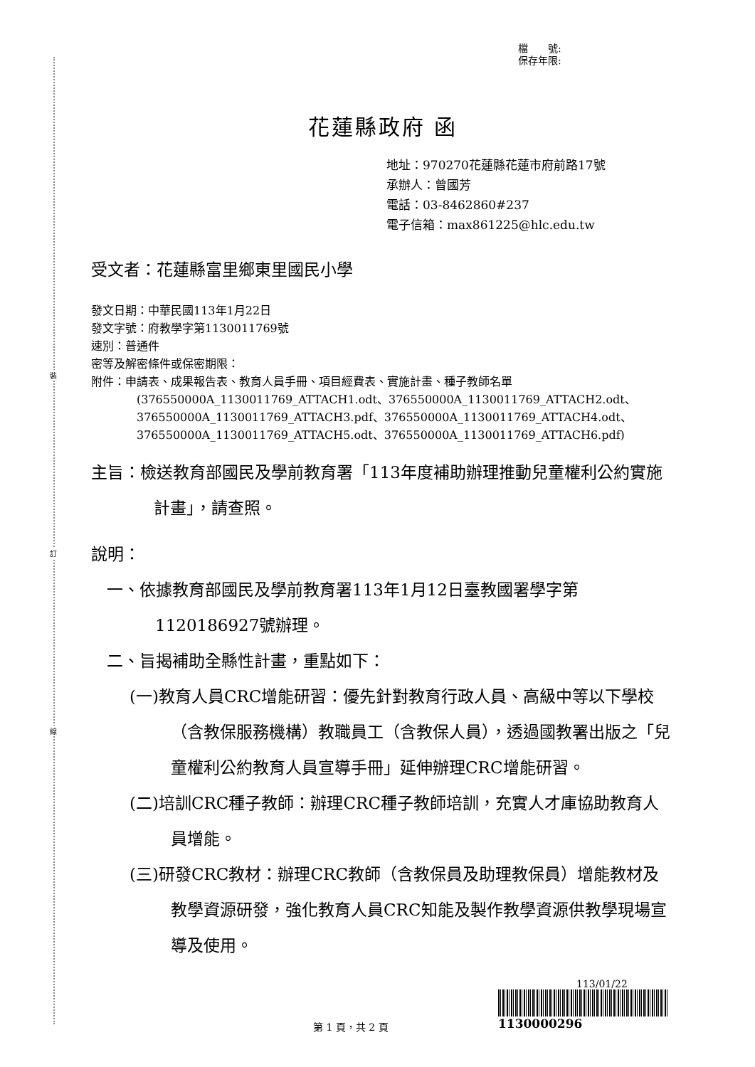裝
訂
線
檔　　號:
保存年限:
花蓮縣政府 函
地址：970270花蓮縣花蓮市府前路17號
承辦人：曾國芳
電話：03-8462860#237
電子信箱：max861225@hlc.edu.tw
受文者：花蓮縣富里鄉東里國民小學
發文日期：中華民國113年1月22日
發文字號：府教學字第1130011769號
速別：普通件
密等及解密條件或保密期限：
附件：申請表、成果報告表、教育人員手冊、項目經費表、實施計畫、種子教師名單
(376550000A_1130011769_ATTACH1.odt、376550000A_1130011769_ATTACH2.odt、376550000A_1130011769_ATTACH3.pdf、376550000A_1130011769_ATTACH4.odt、376550000A_1130011769_ATTACH5.odt、376550000A_1130011769_ATTACH6.pdf)
主旨：檢送教育部國民及學前教育署「113年度補助辦理推動兒童權利公約實施計畫」，請查照。
說明：
一、依據教育部國民及學前教育署113年1月12日臺教國署學字第1120186927號辦理。
二、旨揭補助全縣性計畫，重點如下：
(一)教育人員CRC增能研習：優先針對教育行政人員、高級中等以下學校（含教保服務機構）教職員工（含教保人員），透過國教署出版之「兒童權利公約教育人員宣導手冊」延伸辦理CRC增能研習。
(二)培訓CRC種子教師：辦理CRC種子教師培訓，充實人才庫協助教育人員增能。
(三)研發CRC教材：辦理CRC教師（含教保員及助理教保員）增能教材及教學資源研發，強化教育人員CRC知能及製作教學資源供教學現場宣導及使用。
113/01/22
1130000296
第 1 頁，共 2 頁